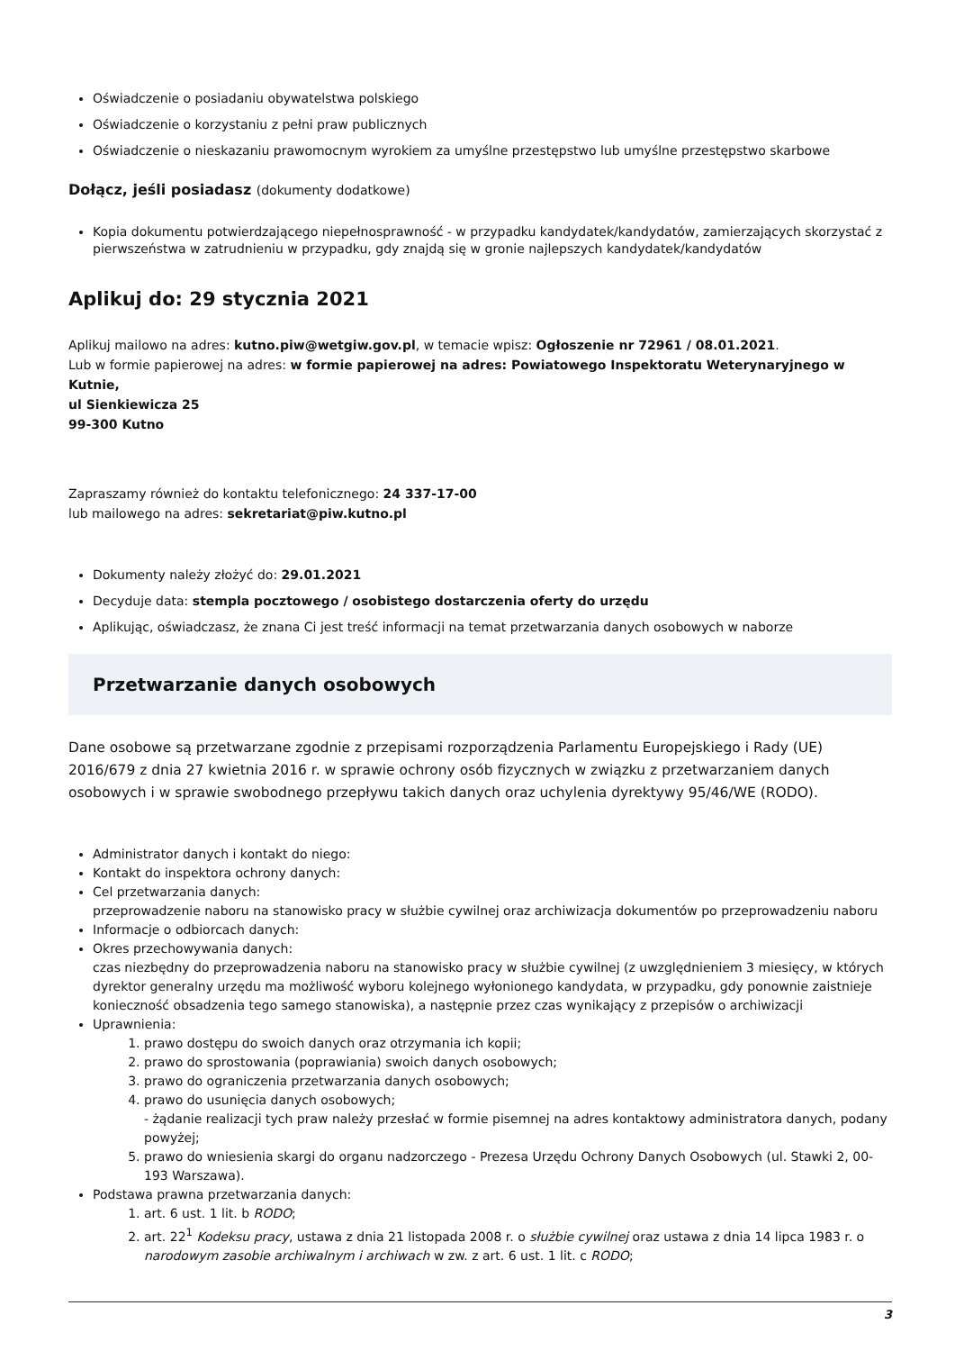Oświadczenie o posiadaniu obywatelstwa polskiego
Oświadczenie o korzystaniu z pełni praw publicznych
Oświadczenie o nieskazaniu prawomocnym wyrokiem za umyślne przestępstwo lub umyślne przestępstwo skarbowe
Dołącz, jeśli posiadasz (dokumenty dodatkowe)
Kopia dokumentu potwierdzającego niepełnosprawność - w przypadku kandydatek/kandydatów, zamierzających skorzystać z pierwszeństwa w zatrudnieniu w przypadku, gdy znajdą się w gronie najlepszych kandydatek/kandydatów
Aplikuj do: 29 stycznia 2021
Aplikuj mailowo na adres: kutno.piw@wetgiw.gov.pl, w temacie wpisz: Ogłoszenie nr 72961 / 08.01.2021.
Lub w formie papierowej na adres: w formie papierowej na adres: Powiatowego Inspektoratu Weterynaryjnego w Kutnie,
ul Sienkiewicza 25
99-300 Kutno
Zapraszamy również do kontaktu telefonicznego: 24 337-17-00
lub mailowego na adres: sekretariat@piw.kutno.pl
Dokumenty należy złożyć do: 29.01.2021
Decyduje data: stempla pocztowego / osobistego dostarczenia oferty do urzędu
Aplikując, oświadczasz, że znana Ci jest treść informacji na temat przetwarzania danych osobowych w naborze
Przetwarzanie danych osobowych
Dane osobowe są przetwarzane zgodnie z przepisami rozporządzenia Parlamentu Europejskiego i Rady (UE) 2016/679 z dnia 27 kwietnia 2016 r. w sprawie ochrony osób fizycznych w związku z przetwarzaniem danych osobowych i w sprawie swobodnego przepływu takich danych oraz uchylenia dyrektywy 95/46/WE (RODO).
Administrator danych i kontakt do niego:
Kontakt do inspektora ochrony danych:
Cel przetwarzania danych:
przeprowadzenie naboru na stanowisko pracy w służbie cywilnej oraz archiwizacja dokumentów po przeprowadzeniu naboru
Informacje o odbiorcach danych:
Okres przechowywania danych:
czas niezbędny do przeprowadzenia naboru na stanowisko pracy w służbie cywilnej (z uwzględnieniem 3 miesięcy, w których dyrektor generalny urzędu ma możliwość wyboru kolejnego wyłonionego kandydata, w przypadku, gdy ponownie zaistnieje konieczność obsadzenia tego samego stanowiska), a następnie przez czas wynikający z przepisów o archiwizacji
Uprawnienia:
1. prawo dostępu do swoich danych oraz otrzymania ich kopii;
2. prawo do sprostowania (poprawiania) swoich danych osobowych;
3. prawo do ograniczenia przetwarzania danych osobowych;
4. prawo do usunięcia danych osobowych;
- żądanie realizacji tych praw należy przesłać w formie pisemnej na adres kontaktowy administratora danych, podany powyżej;
5. prawo do wniesienia skargi do organu nadzorczego - Prezesa Urzędu Ochrony Danych Osobowych (ul. Stawki 2, 00-193 Warszawa).
Podstawa prawna przetwarzania danych:
1. art. 6 ust. 1 lit. b RODO;
2. art. 22<sup>1</sup> Kodeksu pracy, ustawa z dnia 21 listopada 2008 r. o służbie cywilnej oraz ustawa z dnia 14 lipca 1983 r. o narodowym zasobie archiwalnym i archiwach w zw. z art. 6 ust. 1 lit. c RODO;
3